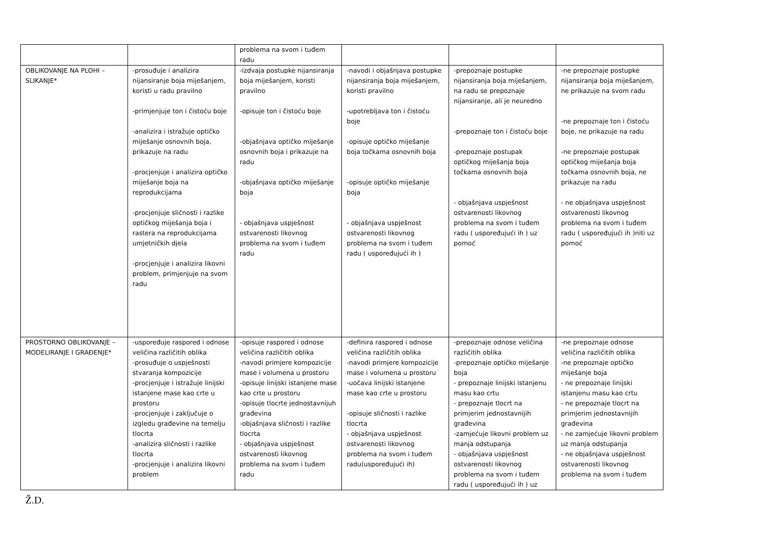| | | problema na svom i tuđem radu | | | |
| OBLIKOVANJE NA PLOHI – SLIKANJE* | -prosuđuje i analizira nijansiranje boja miješanjem, koristi u radu pravilno -primjenjuje ton i čistoću boje -analizira i istražuje optičko miješanje osnovnih boja, prikazuje na radu -procjenjuje i analizira optičko miješanje boja na reprodukcijama -procjenjuje sličnosti i razlike optičkog miješanja boja i rastera na reprodukcijama umjetničkih djela -procjenjuje i analizira likovni problem, primjenjuje na svom radu | -izdvaja postupke nijansiranja boja miješanjem, koristi pravilno -opisuje ton i čistoću boje -objašnjava optičko miješanje osnovnih boja i prikazuje na radu -objašnjava optičko miješanje boja - objašnjava uspješnost ostvarenosti likovnog problema na svom i tuđem radu | -navodi i objašnjava postupke nijansiranja boja miješanjem, koristi pravilno -upotrebljava ton i čistoću boje -opisuje optičko miješanje boja točkama osnovnih boja -opisuje optičko miješanje boja - objašnjava uspješnost ostvarenosti likovnog problema na svom i tuđem radu ( uspoređujući ih ) | -prepoznaje postupke nijansiranja boja miješanjem, na radu se prepoznaje nijansiranje, ali je neuredno -prepoznaje ton i čistoću boje -prepoznaje postupak optičkog miješanja boja točkama osnovnih boja - objašnjava uspješnost ostvarenosti likovnog problema na svom i tuđem radu ( uspoređujući ih ) uz pomoć | -ne prepoznaje postupke nijansiranja boja miješanjem, ne prikazuje na svom radu -ne prepoznaje ton i čistoću boje, ne prikazuje na radu -ne prepoznaje postupak optičkog miješanja boja točkama osnovnih boja, ne prikazuje na radu - ne objašnjava uspješnost ostvarenosti likovnog problema na svom i tuđem radu ( uspoređujući ih )niti uz pomoć |
| PROSTORNO OBLIKOVANJE – MODELIRANJE I GRAĐENJE* | -uspoređuje raspored i odnose veličina različitih oblika -prosuđuje o uspješnosti stvaranja kompozicije -procjenjuje i istražuje linijski istanjene mase kao crte u prostoru -procjenjuje i zaključuje o izgledu građevine na temelju tlocrta -analizira sličnosti i razlike tlocrta -procjenjuje i analizira likovni problem | -opisuje raspored i odnose veličina različitih oblika -navodi primjere kompozicije mase i volumena u prostoru -opisuje linijski istanjene mase kao crte u prostoru -opisuje tlocrte jednostavnijuh građevina -objašnjava sličnosti i razlike tlocrta - objašnjava uspješnost ostvarenosti likovnog problema na svom i tuđem radu | -definira raspored i odnose veličina različitih oblika -navodi primjere kompozicije mase i volumena u prostoru -uočava linijski istanjene mase kao crte u prostoru -opisuje sličnosti i razlike tlocrta - objašnjava uspješnost ostvarenosti likovnog problema na svom i tuđem radu(uspoređujući ih) | -prepoznaje odnose veličina različitih oblika -prepoznaje optičko miješanje boja - prepoznaje linijski istanjenu masu kao crtu - prepoznaje tlocrt na primjerim jednostavnijih građevina -zamjećuje likovni problem uz manja odstupanja - objašnjava uspješnost ostvarenosti likovnog problema na svom i tuđem radu ( uspoređujući ih ) uz | -ne prepoznaje odnose veličina različitih oblika -ne prepoznaje optičko miješanje boja - ne prepoznaje linijski istanjenu masu kao crtu - ne prepoznaje tlocrt na primjerim jednostavnijih građevina - ne zamjećuje likovni problem uz manja odstupanja - ne objašnjava uspješnost ostvarenosti likovnog problema na svom i tuđem |
Ž.D.